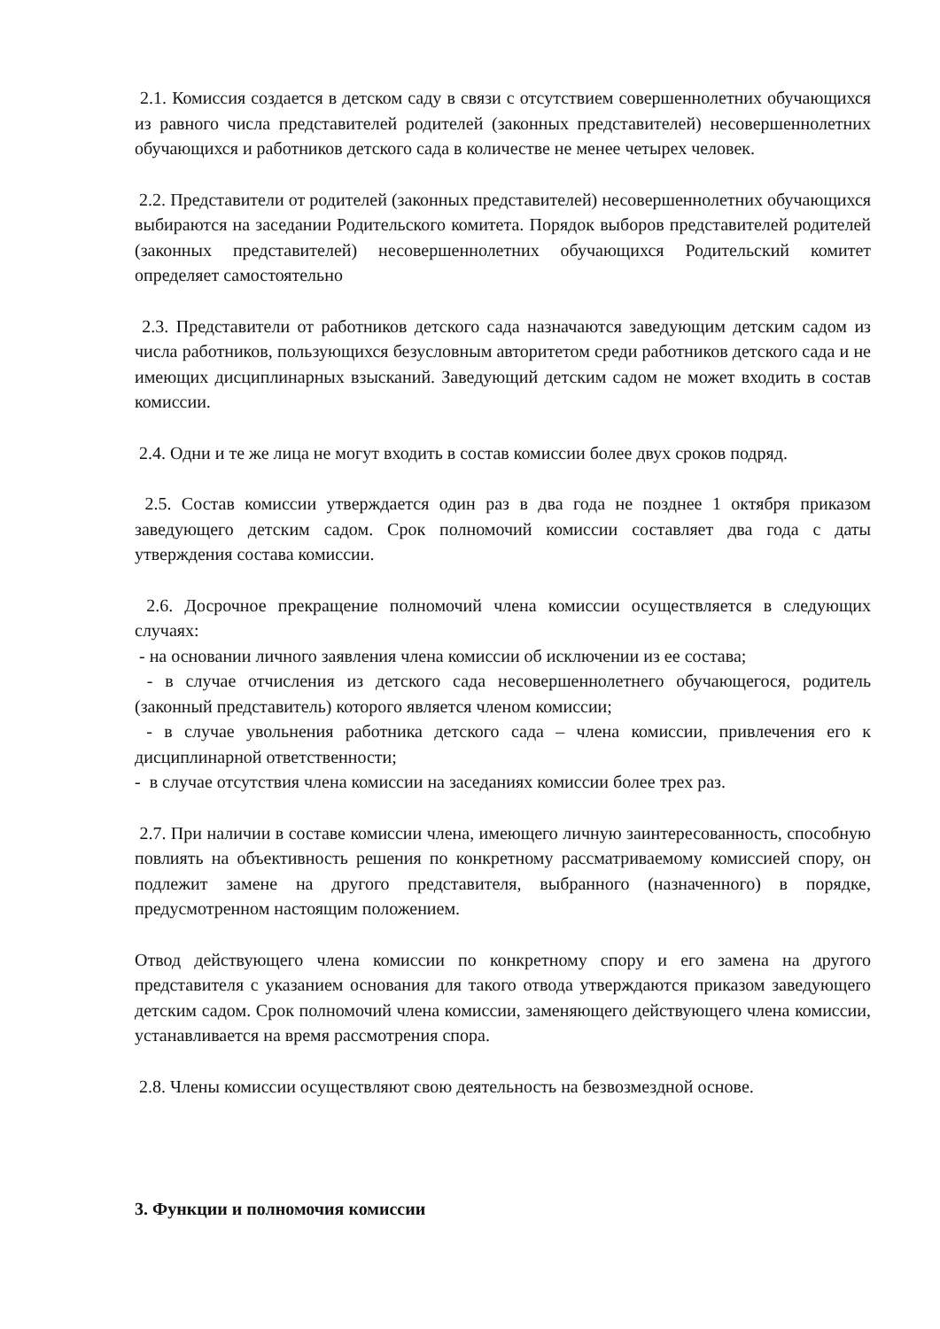2.1. Комиссия создается в детском саду в связи с отсутствием совершеннолетних обучающихся из равного числа представителей родителей (законных представителей) несовершеннолетних обучающихся и работников детского сада в количестве не менее четырех человек.
2.2. Представители от родителей (законных представителей) несовершеннолетних обучающихся выбираются на заседании Родительского комитета. Порядок выборов представителей родителей (законных представителей) несовершеннолетних обучающихся Родительский комитет определяет самостоятельно
2.3. Представители от работников детского сада назначаются заведующим детским садом из числа работников, пользующихся безусловным авторитетом среди работников детского сада и не имеющих дисциплинарных взысканий. Заведующий детским садом не может входить в состав комиссии.
2.4. Одни и те же лица не могут входить в состав комиссии более двух сроков подряд.
2.5. Состав комиссии утверждается один раз в два года не позднее 1 октября приказом заведующего детским садом. Срок полномочий комиссии составляет два года с даты утверждения состава комиссии.
2.6. Досрочное прекращение полномочий члена комиссии осуществляется в следующих случаях:
- на основании личного заявления члена комиссии об исключении из ее состава;
- в случае отчисления из детского сада несовершеннолетнего обучающегося, родитель (законный представитель) которого является членом комиссии;
- в случае увольнения работника детского сада – члена комиссии, привлечения его к дисциплинарной ответственности;
- в случае отсутствия члена комиссии на заседаниях комиссии более трех раз.
2.7. При наличии в составе комиссии члена, имеющего личную заинтересованность, способную повлиять на объективность решения по конкретному рассматриваемому комиссией спору, он подлежит замене на другого представителя, выбранного (назначенного) в порядке, предусмотренном настоящим положением.
Отвод действующего члена комиссии по конкретному спору и его замена на другого представителя с указанием основания для такого отвода утверждаются приказом заведующего детским садом. Срок полномочий члена комиссии, заменяющего действующего члена комиссии, устанавливается на время рассмотрения спора.
2.8. Члены комиссии осуществляют свою деятельность на безвозмездной основе.
3. Функции и полномочия комиссии